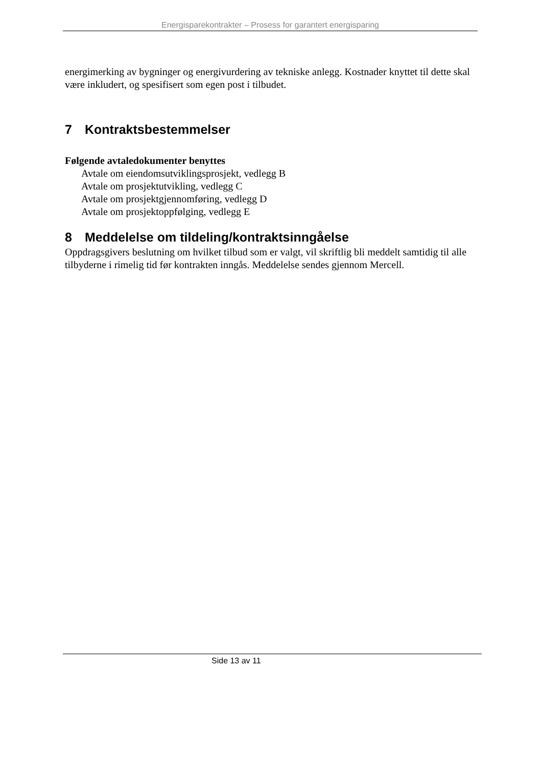Energisparekontrakter – Prosess for garantert energisparing
energimerking av bygninger og energivurdering av tekniske anlegg. Kostnader knyttet til dette skal være inkludert, og spesifisert som egen post i tilbudet.
7 Kontraktsbestemmelser
Følgende avtaledokumenter benyttes
Avtale om eiendomsutviklingsprosjekt, vedlegg B
Avtale om prosjektutvikling, vedlegg C
Avtale om prosjektgjennomføring, vedlegg D
Avtale om prosjektoppfølging, vedlegg E
8 Meddelelse om tildeling/kontraktsinngåelse
Oppdragsgivers beslutning om hvilket tilbud som er valgt, vil skriftlig bli meddelt samtidig til alle tilbyderne i rimelig tid før kontrakten inngås. Meddelelse sendes gjennom Mercell.
Side 13 av 11